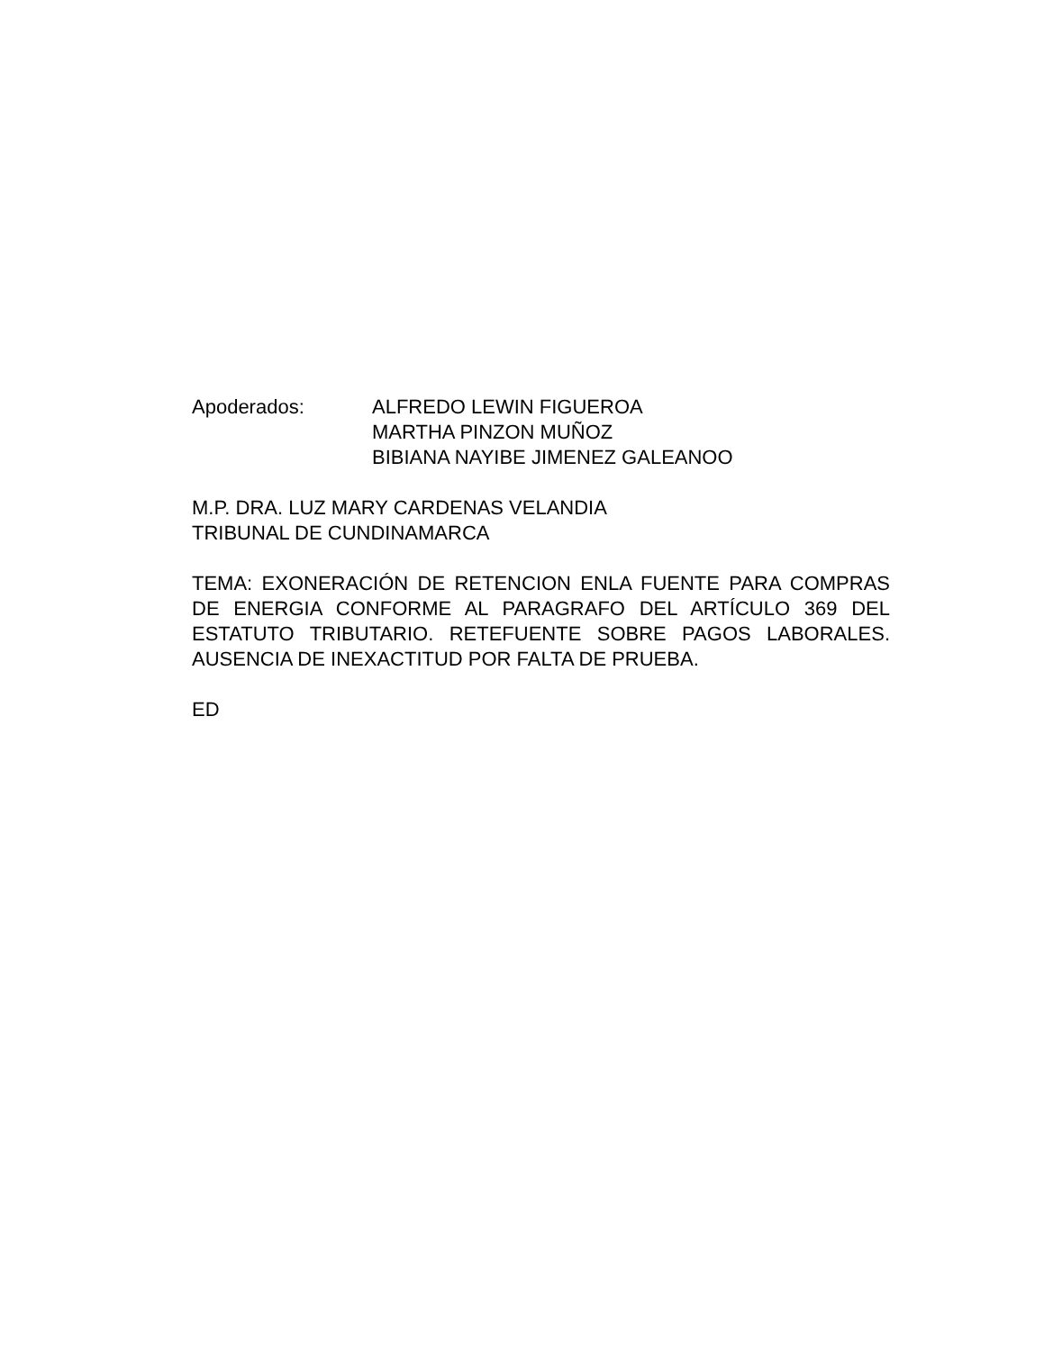Apoderados: ALFREDO LEWIN FIGUEROA
MARTHA PINZON MUÑOZ
BIBIANA NAYIBE JIMENEZ GALEANOO
M.P. DRA. LUZ MARY CARDENAS VELANDIA
TRIBUNAL DE CUNDINAMARCA
TEMA: EXONERACIÓN DE RETENCION ENLA FUENTE PARA COMPRAS DE ENERGIA CONFORME AL PARAGRAFO DEL ARTÍCULO 369 DEL ESTATUTO TRIBUTARIO. RETEFUENTE SOBRE PAGOS LABORALES. AUSENCIA DE INEXACTITUD POR FALTA DE PRUEBA.
ED